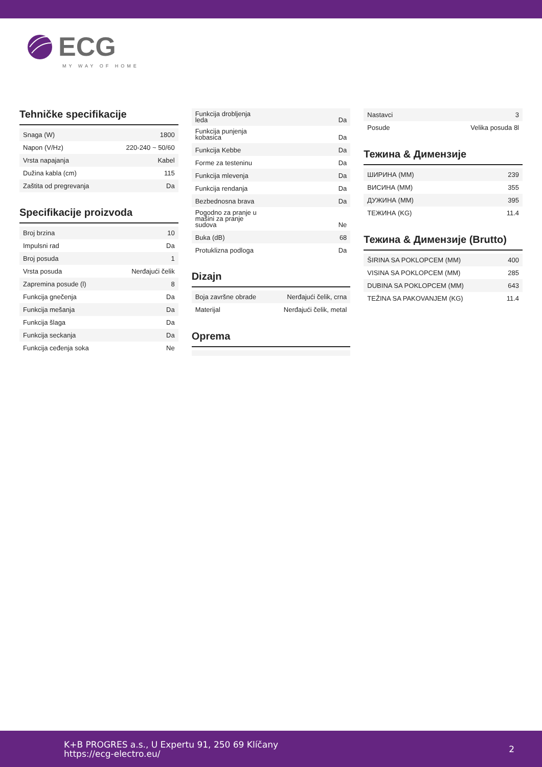ECG
MY WAY OF HOME
Tehničke specifikacije
| Snaga (W) | 1800 |
| Napon (V/Hz) | 220-240 ~ 50/60 |
| Vrsta napajanja | Kabel |
| Dužina kabla (cm) | 115 |
| Zaštita od pregrevanja | Da |
Specifikacije proizvoda
| Broj brzina | 10 |
| Impulsni rad | Da |
| Broj posuda | 1 |
| Vrsta posuda | Nerđajući čelik |
| Zapremina posude (l) | 8 |
| Funkcija gnečenja | Da |
| Funkcija mešanja | Da |
| Funkcija šlaga | Da |
| Funkcija seckanja | Da |
| Funkcija ceđenja soka | Ne |
| Funkcija drobljenja leda | Da |
| Funkcija punjenja kobasica | Da |
| Funkcija Kebbe | Da |
| Forme za testeninu | Da |
| Funkcija mlevenja | Da |
| Funkcija rendanja | Da |
| Bezbednosna brava | Da |
| Pogodno za pranje u mašini za pranje sudova | Ne |
| Buka (dB) | 68 |
| Protuklizna podloga | Da |
Dizajn
| Boja završne obrade | Nerđajući čelik, crna |
| Materijal | Nerđajući čelik, metal |
Oprema
| Nastavci | 3 |
| Posude | Velika posuda 8l |
Тежина & Димензије
| ШИРИНА (MM) | 239 |
| ВИСИНА (MM) | 355 |
| ДУЖИНА (MM) | 395 |
| ТЕЖИНА (KG) | 11.4 |
Тежина & Димензије (Brutto)
| ŠIRINA SA POKLOPCEM (MM) | 400 |
| VISINA SA POKLOPCEM (MM) | 285 |
| DUBINA SA POKLOPCEM (MM) | 643 |
| TEŽINA SA PAKOVANJEM (KG) | 11.4 |
K+B PROGRES a.s., U Expertu 91, 250 69 Klíčany
https://ecg-electro.eu/
2